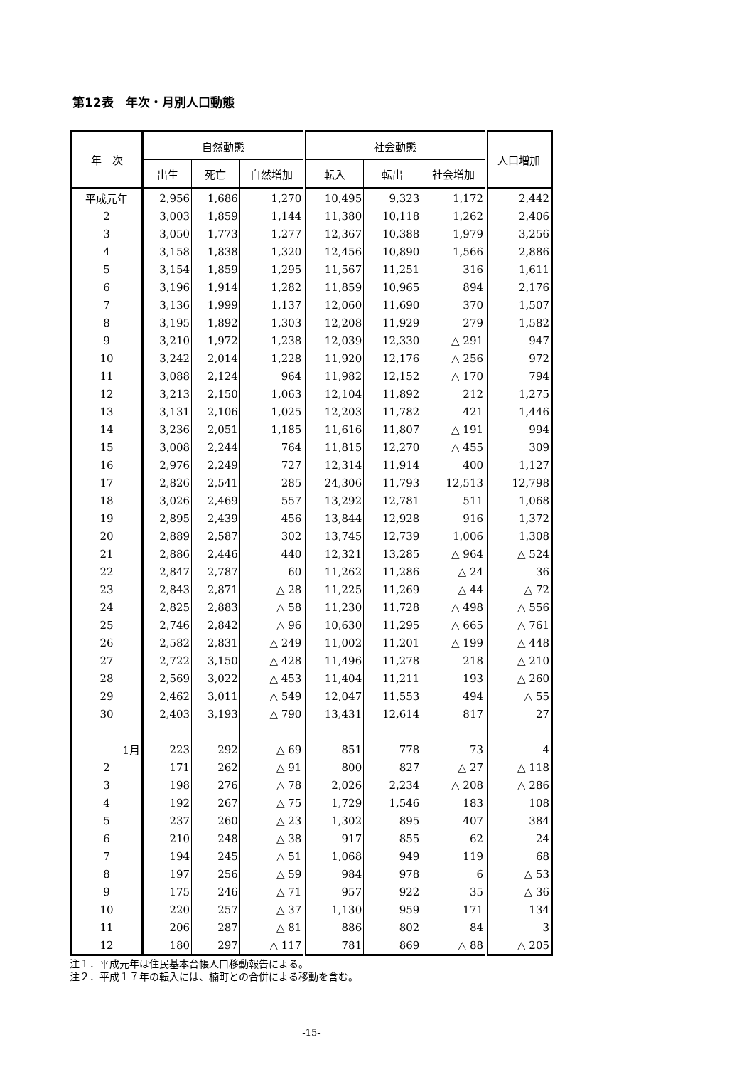第12表　年次・月別人口動態
| 年 次 | 自然動態 | | | 社会動態 | | | 人口増加 |
| --- | --- | --- | --- | --- | --- | --- | --- |
| | 出生 | 死亡 | 自然増加 | 転入 | 転出 | 社会増加 | |
| 平成元年 | 2,956 | 1,686 | 1,270 | 10,495 | 9,323 | 1,172 | 2,442 |
| 2 | 3,003 | 1,859 | 1,144 | 11,380 | 10,118 | 1,262 | 2,406 |
| 3 | 3,050 | 1,773 | 1,277 | 12,367 | 10,388 | 1,979 | 3,256 |
| 4 | 3,158 | 1,838 | 1,320 | 12,456 | 10,890 | 1,566 | 2,886 |
| 5 | 3,154 | 1,859 | 1,295 | 11,567 | 11,251 | 316 | 1,611 |
| 6 | 3,196 | 1,914 | 1,282 | 11,859 | 10,965 | 894 | 2,176 |
| 7 | 3,136 | 1,999 | 1,137 | 12,060 | 11,690 | 370 | 1,507 |
| 8 | 3,195 | 1,892 | 1,303 | 12,208 | 11,929 | 279 | 1,582 |
| 9 | 3,210 | 1,972 | 1,238 | 12,039 | 12,330 | △ 291 | 947 |
| 10 | 3,242 | 2,014 | 1,228 | 11,920 | 12,176 | △ 256 | 972 |
| 11 | 3,088 | 2,124 | 964 | 11,982 | 12,152 | △ 170 | 794 |
| 12 | 3,213 | 2,150 | 1,063 | 12,104 | 11,892 | 212 | 1,275 |
| 13 | 3,131 | 2,106 | 1,025 | 12,203 | 11,782 | 421 | 1,446 |
| 14 | 3,236 | 2,051 | 1,185 | 11,616 | 11,807 | △ 191 | 994 |
| 15 | 3,008 | 2,244 | 764 | 11,815 | 12,270 | △ 455 | 309 |
| 16 | 2,976 | 2,249 | 727 | 12,314 | 11,914 | 400 | 1,127 |
| 17 | 2,826 | 2,541 | 285 | 24,306 | 11,793 | 12,513 | 12,798 |
| 18 | 3,026 | 2,469 | 557 | 13,292 | 12,781 | 511 | 1,068 |
| 19 | 2,895 | 2,439 | 456 | 13,844 | 12,928 | 916 | 1,372 |
| 20 | 2,889 | 2,587 | 302 | 13,745 | 12,739 | 1,006 | 1,308 |
| 21 | 2,886 | 2,446 | 440 | 12,321 | 13,285 | △ 964 | △ 524 |
| 22 | 2,847 | 2,787 | 60 | 11,262 | 11,286 | △ 24 | 36 |
| 23 | 2,843 | 2,871 | △ 28 | 11,225 | 11,269 | △ 44 | △ 72 |
| 24 | 2,825 | 2,883 | △ 58 | 11,230 | 11,728 | △ 498 | △ 556 |
| 25 | 2,746 | 2,842 | △ 96 | 10,630 | 11,295 | △ 665 | △ 761 |
| 26 | 2,582 | 2,831 | △ 249 | 11,002 | 11,201 | △ 199 | △ 448 |
| 27 | 2,722 | 3,150 | △ 428 | 11,496 | 11,278 | 218 | △ 210 |
| 28 | 2,569 | 3,022 | △ 453 | 11,404 | 11,211 | 193 | △ 260 |
| 29 | 2,462 | 3,011 | △ 549 | 12,047 | 11,553 | 494 | △ 55 |
| 30 | 2,403 | 3,193 | △ 790 | 13,431 | 12,614 | 817 | 27 |
| 1月 | 223 | 292 | △ 69 | 851 | 778 | 73 | 4 |
| 2 | 171 | 262 | △ 91 | 800 | 827 | △ 27 | △ 118 |
| 3 | 198 | 276 | △ 78 | 2,026 | 2,234 | △ 208 | △ 286 |
| 4 | 192 | 267 | △ 75 | 1,729 | 1,546 | 183 | 108 |
| 5 | 237 | 260 | △ 23 | 1,302 | 895 | 407 | 384 |
| 6 | 210 | 248 | △ 38 | 917 | 855 | 62 | 24 |
| 7 | 194 | 245 | △ 51 | 1,068 | 949 | 119 | 68 |
| 8 | 197 | 256 | △ 59 | 984 | 978 | 6 | △ 53 |
| 9 | 175 | 246 | △ 71 | 957 | 922 | 35 | △ 36 |
| 10 | 220 | 257 | △ 37 | 1,130 | 959 | 171 | 134 |
| 11 | 206 | 287 | △ 81 | 886 | 802 | 84 | 3 |
| 12 | 180 | 297 | △ 117 | 781 | 869 | △ 88 | △ 205 |
注１．平成元年は住民基本台帳人口移動報告による。
注２．平成１７年の転入には、楠町との合併による移動を含む。
-15-